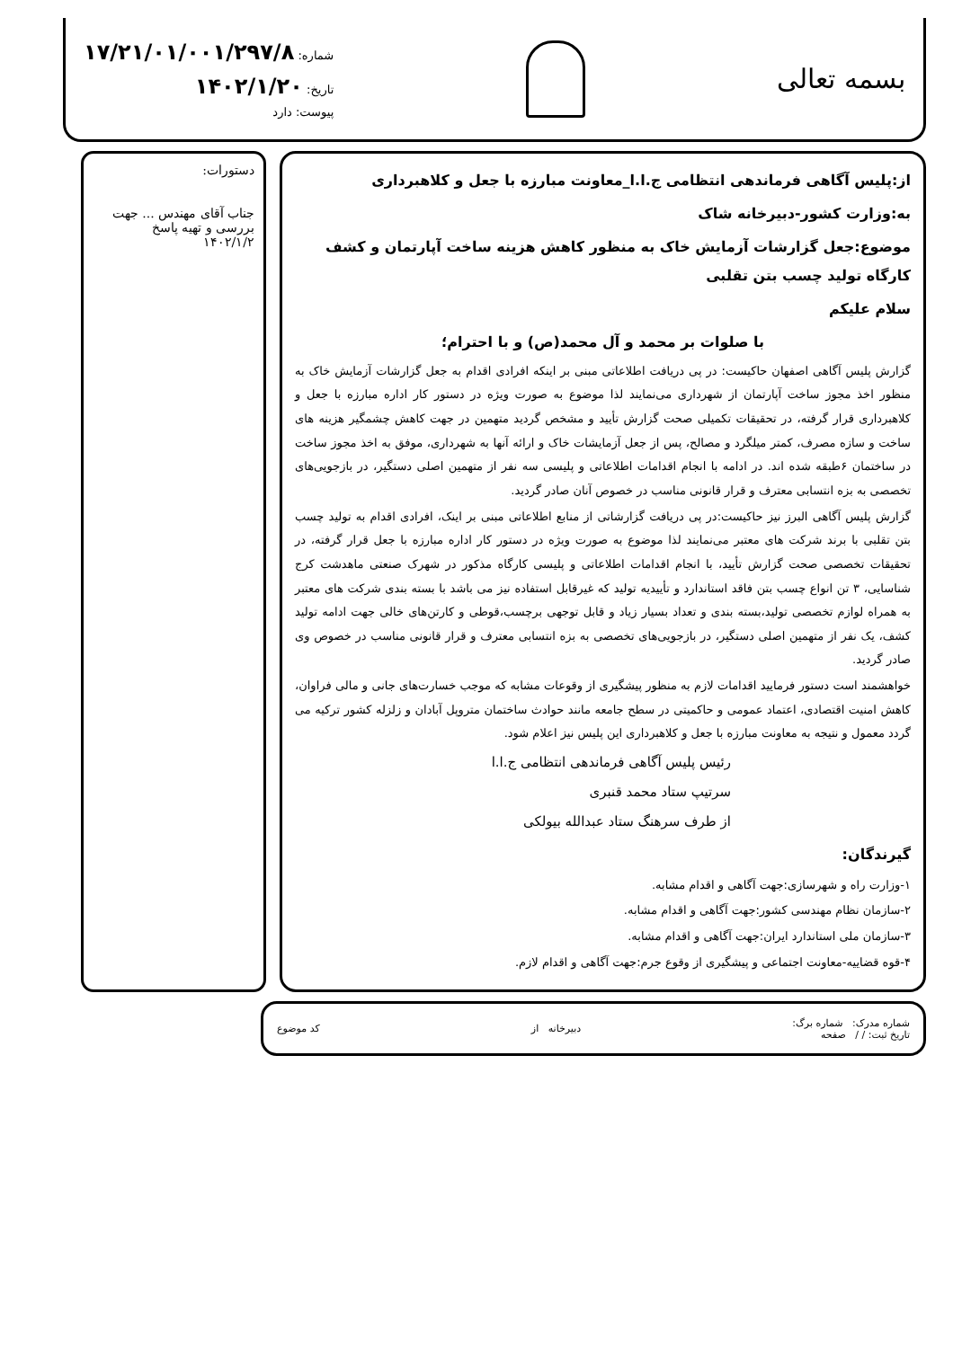بسمه تعالی
شماره: ۱۷/۲۱/۰۱/۰۰۱/۲۹۷/۸
تاریخ: ۱۴۰۲/۱/۲۰
پیوست: دارد
از:پلیس آگاهی فرماندهی انتظامی ج.ا.ا_معاونت مبارزه با جعل و کلاهبرداری
به:وزارت کشور-دبیرخانه شاک
موضوع:جعل گزارشات آزمایش خاک به منظور کاهش هزینه ساخت آپارتمان و کشف کارگاه تولید چسب بتن تقلبی
سلام علیکم
با صلوات بر محمد و آل محمد(ص) و با احترام؛
گزارش پلیس آگاهی اصفهان حاکیست: در پی دریافت اطلاعاتی مبنی بر اینکه افرادی اقدام به جعل گزارشات آزمایش خاک به منظور اخذ مجوز ساخت آپارتمان از شهرداری می‌نمایند لذا موضوع به صورت ویژه در دستور کار اداره مبارزه با جعل و کلاهبرداری قرار گرفته، در تحقیقات تکمیلی صحت گزارش تأیید و مشخص گردید متهمین در جهت کاهش چشمگیر هزینه های ساخت و سازه مصرف، کمتر میلگرد و مصالح، پس از جعل آزمایشات خاک و ارائه آنها به شهرداری، موفق به اخذ مجوز ساخت در ساختمان ۶طبقه شده اند. در ادامه با انجام اقدامات اطلاعاتی و پلیسی سه نفر از متهمین اصلی دستگیر، در بازجویی‌های تخصصی به بزه انتسابی معترف و قرار قانونی مناسب در خصوص آنان صادر گردید.
گزارش پلیس آگاهی البرز نیز حاکیست:در پی دریافت گزارشاتی از منابع اطلاعاتی مبنی بر اینک، افرادی اقدام به تولید چسب بتن تقلبی با برند شرکت های معتبر می‌نمایند لذا موضوع به صورت ویژه در دستور کار اداره مبارزه با جعل قرار گرفته، در تحقیقات تخصصی صحت گزارش تأیید، با انجام اقدامات اطلاعاتی و پلیسی کارگاه مذکور در شهرک صنعتی ماهدشت کرج شناسایی، ۳ تن انواع چسب بتن فاقد استاندارد و تأییدیه تولید که غیرقابل استفاده نیز می باشد با بسته بندی شرکت های معتبر به همراه لوازم تخصصی تولید،بسته بندی و تعداد بسیار زیاد و قابل توجهی برچسب،قوطی و کارتن‌های خالی جهت ادامه تولید کشف، یک نفر از متهمین اصلی دستگیر، در بازجویی‌های تخصصی به بزه انتسابی معترف و قرار قانونی مناسب در خصوص وی صادر گردید.
خواهشمند است دستور فرمایید اقدامات لازم به منظور پیشگیری از وقوعات مشابه که موجب خسارت‌های جانی و مالی فراوان، کاهش امنیت اقتصادی، اعتماد عمومی و حاکمیتی در سطح جامعه مانند حوادث ساختمان متروپل آبادان و زلزله کشور ترکیه می گردد معمول و نتیجه به معاونت مبارزه با جعل و کلاهبرداری این پلیس نیز اعلام شود.
رئیس پلیس آگاهی فرماندهی انتظامی ج.ا.ا
سرتیپ ستاد محمد قنبری
از طرف سرهنگ ستاد عبدالله بیولکی
گیرندگان:
۱-وزارت راه و شهرسازی:جهت آگاهی و اقدام مشابه.
۲-سازمان نظام مهندسی کشور:جهت آگاهی و اقدام مشابه.
۳-سازمان ملی استاندارد ایران:جهت آگاهی و اقدام مشابه.
۴-قوه قضاییه-معاونت اجتماعی و پیشگیری از وقوع جرم:جهت آگاهی و اقدام لازم.
دستورات:
جناب آقای مهندس ... جهت بررسی و تهیه پاسخ
۱۴۰۲/۱/۲
شماره مدرک: شماره برگ:
تاریخ ثبت: / / صفحه
دبیرخانه از کد موضوع